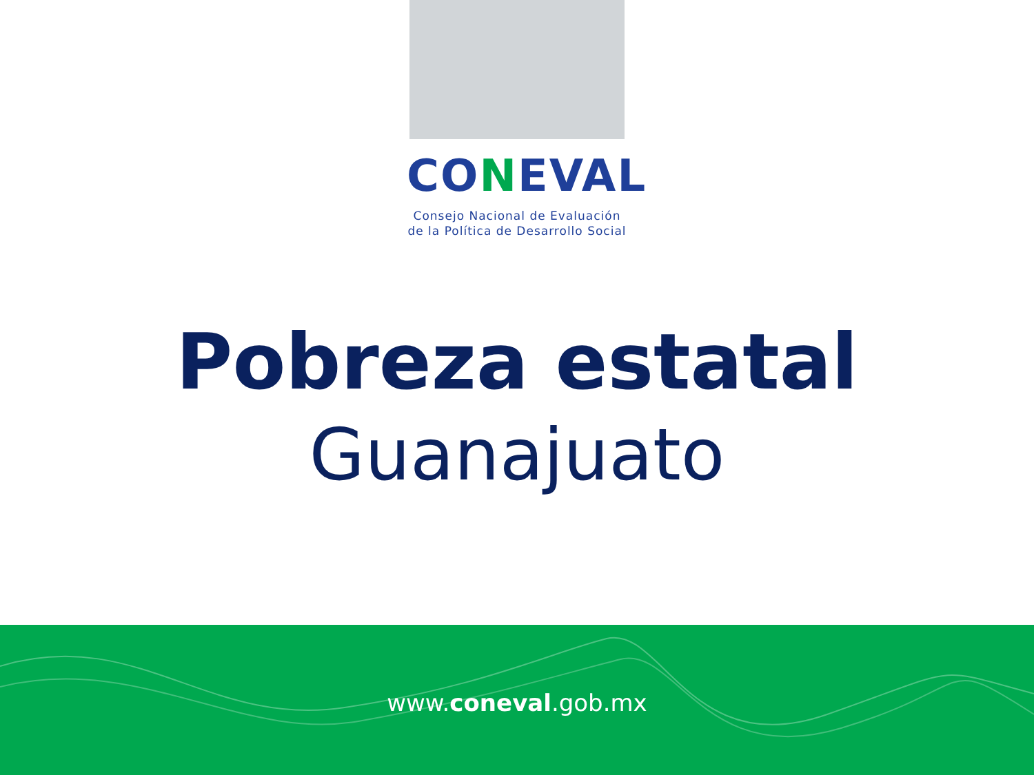CONEVAL
Consejo Nacional de Evaluación
de la Política de Desarrollo Social
Pobreza estatal
Guanajuato
www.coneval.gob.mx